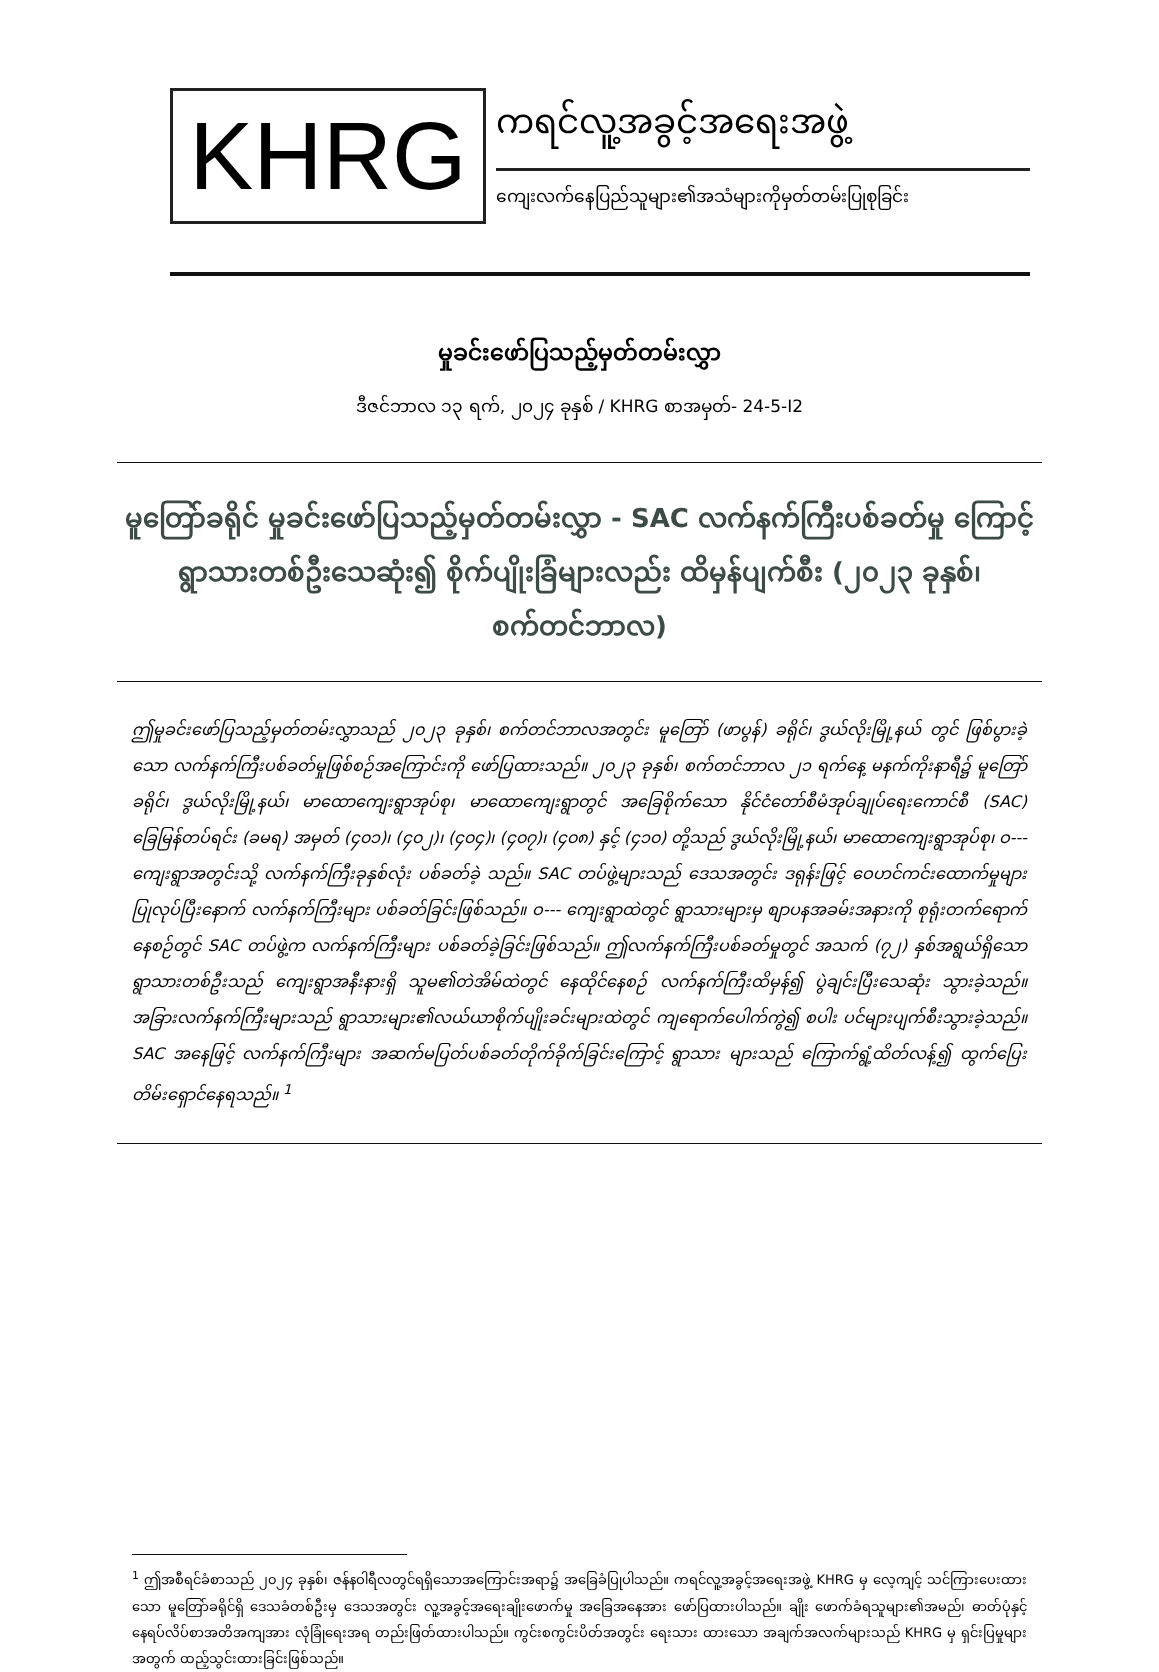KHRG
ကရင်လူ့အခွင့်အရေးအဖွဲ့
ကျေးလက်နေပြည်သူများ၏အသံများကိုမှတ်တမ်းပြုစုခြင်း
မှုခင်းဖော်ပြသည့်မှတ်တမ်းလွှာ
ဒီဇင်ဘာလ ၁၃ ရက်, ၂၀၂၄ ခုနှစ် / KHRG စာအမှတ်- 24-5-I2
မူတြော်ခရိုင် မှုခင်းဖော်ပြသည့်မှတ်တမ်းလွှာ - SAC လက်နက်ကြီးပစ်ခတ်မှု ကြောင့် ရွာသားတစ်ဦးသေဆုံး၍ စိုက်ပျိုးခြံများလည်း ထိမှန်ပျက်စီး (၂၀၂၃ ခုနှစ်၊ စက်တင်ဘာလ)
ဤမှုခင်းဖော်ပြသည့်မှတ်တမ်းလွှာသည် ၂၀၂၃ ခုနှစ်၊ စက်တင်ဘာလအတွင်း မူတြော် (ဖာပွန်) ခရိုင်၊ ဒွယ်လိုးမြို့နယ် တွင် ဖြစ်ပွားခဲ့သော လက်နက်ကြီးပစ်ခတ်မှုဖြစ်စဉ်အကြောင်းကို ဖော်ပြထားသည်။ ၂၀၂၃ ခုနှစ်၊ စက်တင်ဘာလ ၂၁ ရက်နေ့ မနက်ကိုးနာရီ၌ မူတြော်ခရိုင်၊ ဒွယ်လိုးမြို့နယ်၊ မာထောကျေးရွာအုပ်စု၊ မာထောကျေးရွာတွင် အခြေစိုက်သော နိုင်ငံတော်စီမံအုပ်ချုပ်ရေးကောင်စီ (SAC) ခြေမြန်တပ်ရင်း (ခမရ) အမှတ် (၄၀၁)၊ (၄၀၂)၊ (၄၀၄)၊ (၄၀၇)၊ (၄၀၈) နှင့် (၄၁၀) တို့သည် ဒွယ်လိုးမြို့နယ်၊ မာထောကျေးရွာအုပ်စု၊ ဝ--- ကျေးရွာအတွင်းသို့ လက်နက်ကြီးခုနှစ်လုံး ပစ်ခတ်ခဲ့ သည်။ SAC တပ်ဖွဲ့များသည် ဒေသအတွင်း ဒရုန်းဖြင့် ဝေဟင်ကင်းထောက်မှုများပြုလုပ်ပြီးနောက် လက်နက်ကြီးများ ပစ်ခတ်ခြင်းဖြစ်သည်။ ဝ--- ကျေးရွာထဲတွင် ရွာသားများမှ စျာပနအခမ်းအနားကို စုရုံးတက်ရောက်နေစဉ်တွင် SAC တပ်ဖွဲ့က လက်နက်ကြီးများ ပစ်ခတ်ခဲ့ခြင်းဖြစ်သည်။ ဤလက်နက်ကြီးပစ်ခတ်မှုတွင် အသက် (၇၂) နှစ်အရွယ်ရှိသော ရွာသားတစ်ဦးသည် ကျေးရွာအနီးနားရှိ သူမ၏တဲအိမ်ထဲတွင် နေထိုင်နေစဉ် လက်နက်ကြီးထိမှန်၍ ပွဲချင်းပြီးသေဆုံး သွားခဲ့သည်။ အခြားလက်နက်ကြီးများသည် ရွာသားများ၏လယ်ယာစိုက်ပျိုးခင်းများထဲတွင် ကျရောက်ပေါက်ကွဲ၍ စပါး ပင်များပျက်စီးသွားခဲ့သည်။ SAC အနေဖြင့် လက်နက်ကြီးများ အဆက်မပြတ်ပစ်ခတ်တိုက်ခိုက်ခြင်းကြောင့် ရွာသား များသည် ကြောက်ရွံ့ထိတ်လန့်၍ ထွက်ပြေးတိမ်းရှောင်နေရသည်။ <sup>1</sup>
<sup>1</sup> ဤအစီရင်ခံစာသည် ၂၀၂၄ ခုနှစ်၊ ဇန်နဝါရီလတွင်ရရှိသောအကြောင်းအရာ၌ အခြေခံပြုပါသည်။ ကရင်လူ့အခွင့်အရေးအဖွဲ့ KHRG မှ လေ့ကျင့် သင်ကြားပေးထားသော မူတြော်ခရိုင်ရှိ ဒေသခံတစ်ဦးမှ ဒေသအတွင်း လူ့အခွင့်အရေးချိုးဖောက်မှု အခြေအနေအား ဖော်ပြထားပါသည်။ ချိုး ဖောက်ခံရသူများ၏အမည်၊ ဓာတ်ပုံနှင့်နေရပ်လိပ်စာအတိအကျအား လုံခြုံရေးအရ တည်းဖြတ်ထားပါသည်။ ကွင်းစကွင်းပိတ်အတွင်း ရေးသား ထားသော အချက်အလက်များသည် KHRG မှ ရှင်းပြမှုများအတွက် ထည့်သွင်းထားခြင်းဖြစ်သည်။